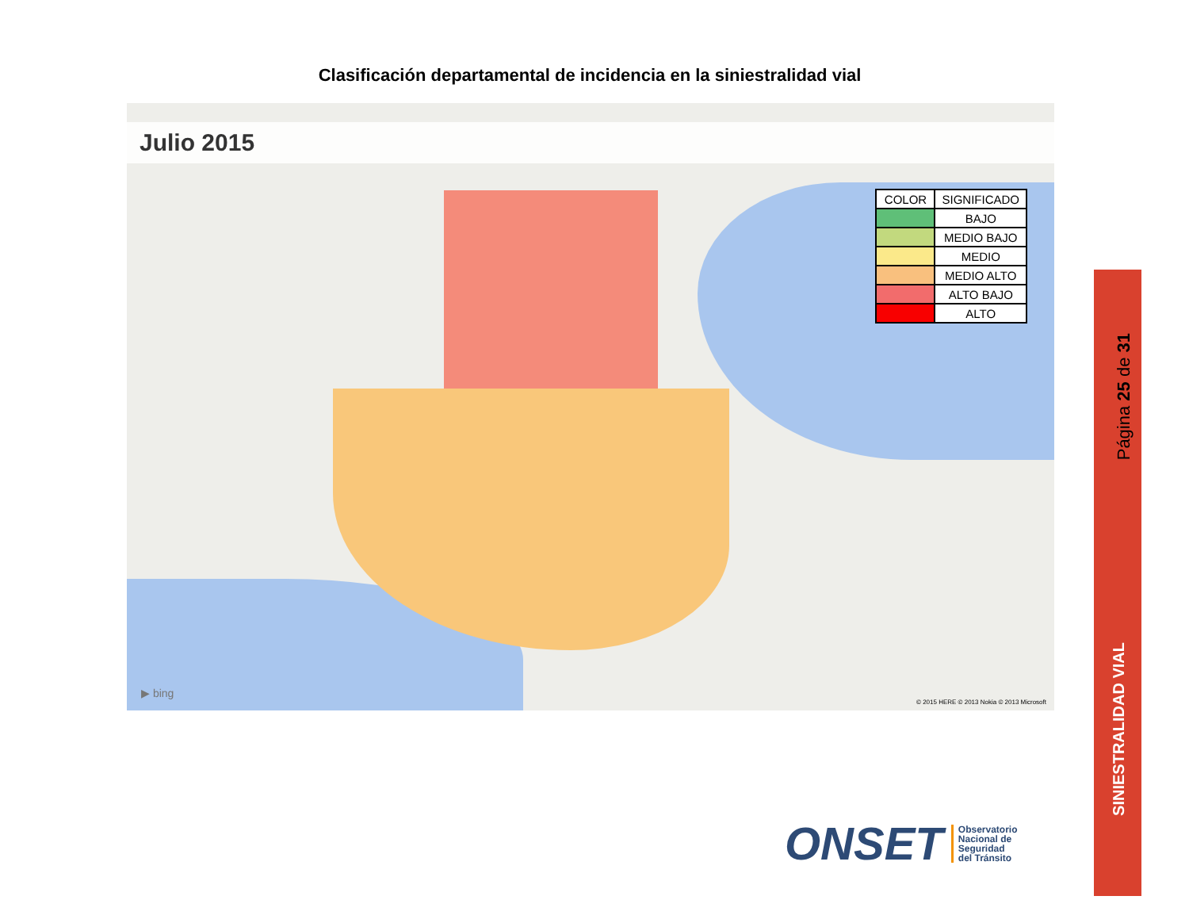Clasificación departamental de incidencia en la siniestralidad vial
Julio 2015
| COLOR | SIGNIFICADO |
| --- | --- |
| | BAJO |
| | MEDIO BAJO |
| | MEDIO |
| | MEDIO ALTO |
| | ALTO BAJO |
| | ALTO |
▶ bing
© 2015 HERE © 2013 Nokia © 2013 Microsoft
Página 25 de 31
SINIESTRALIDAD VIAL
ONSET
Observatorio
Nacional de
Seguridad
del Tránsito